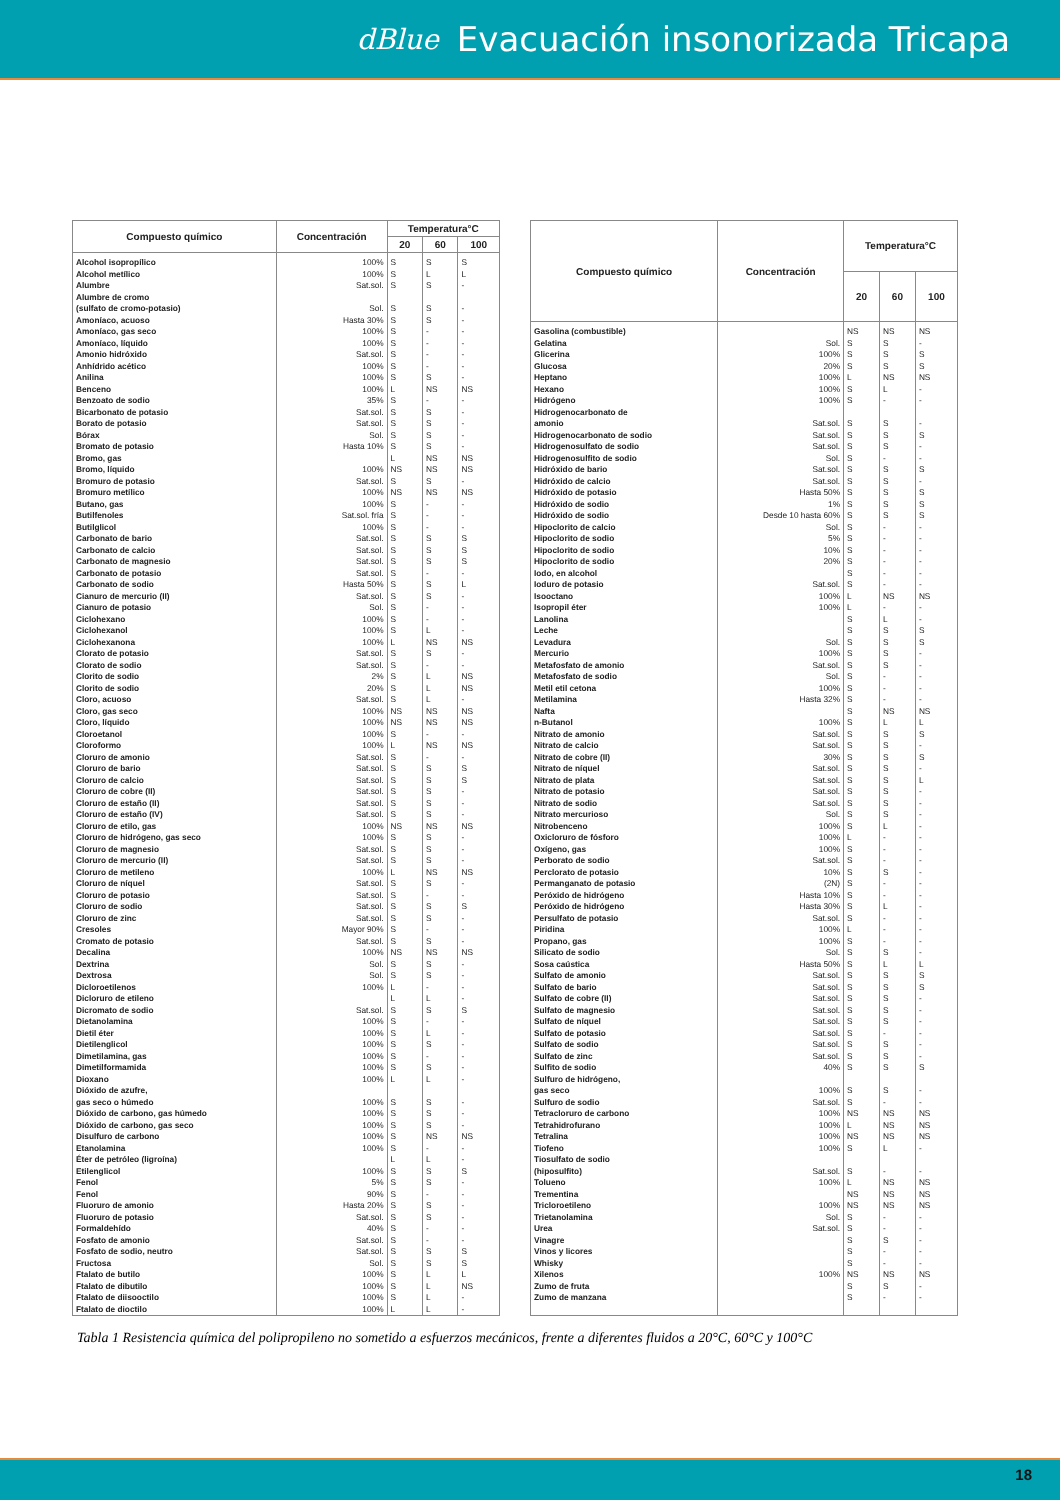dBlue Evacuación insonorizada Tricapa
| Compuesto químico | Concentración | Temperatura°C | | |
| --- | --- | --- | --- | --- |
| | | 20 | 60 | 100 |
| Alcohol isopropílico | 100% | S | S | S |
| Alcohol metílico | 100% | S | L | L |
| Alumbre | Sat.sol. | S | S | - |
| Alumbre de cromo | | | | |
| (sulfato de cromo-potasio) | Sol. | S | S | - |
| Amoníaco, acuoso | Hasta 30% | S | S | - |
| Amoníaco, gas seco | 100% | S | - | - |
| Amoníaco, líquido | 100% | S | - | - |
| Amonio hidróxido | Sat.sol. | S | - | - |
| Anhídrido acético | 100% | S | - | - |
| Anilina | 100% | S | S | - |
| Benceno | 100% | L | NS | NS |
| Benzoato de sodio | 35% | S | - | - |
| Bicarbonato de potasio | Sat.sol. | S | S | - |
| Borato de potasio | Sat.sol. | S | S | - |
| Bórax | Sol. | S | S | - |
| Bromato de potasio | Hasta 10% | S | S | - |
| Bromo, gas | | L | NS | NS |
| Bromo, líquido | 100% | NS | NS | NS |
| Bromuro de potasio | Sat.sol. | S | S | - |
| Bromuro metílico | 100% | NS | NS | NS |
| Butano, gas | 100% | S | - | - |
| Butilfenoles | Sat.sol. fría | S | - | - |
| Butilglicol | 100% | S | - | - |
| Carbonato de bario | Sat.sol. | S | S | S |
| Carbonato de calcio | Sat.sol. | S | S | S |
| Carbonato de magnesio | Sat.sol. | S | S | S |
| Carbonato de potasio | Sat.sol. | S | - | - |
| Carbonato de sodio | Hasta 50% | S | S | L |
| Cianuro de mercurio (II) | Sat.sol. | S | S | - |
| Cianuro de potasio | Sol. | S | - | - |
| Ciclohexano | 100% | S | - | - |
| Ciclohexanol | 100% | S | L | - |
| Ciclohexanona | 100% | L | NS | NS |
| Clorato de potasio | Sat.sol. | S | S | - |
| Clorato de sodio | Sat.sol. | S | - | - |
| Clorito de sodio | 2% | S | L | NS |
| Clorito de sodio | 20% | S | L | NS |
| Cloro, acuoso | Sat.sol. | S | L | - |
| Cloro, gas seco | 100% | NS | NS | NS |
| Cloro, líquido | 100% | NS | NS | NS |
| Cloroetanol | 100% | S | - | - |
| Cloroformo | 100% | L | NS | NS |
| Cloruro de amonio | Sat.sol. | S | - | - |
| Cloruro de bario | Sat.sol. | S | S | S |
| Cloruro de calcio | Sat.sol. | S | S | S |
| Cloruro de cobre (II) | Sat.sol. | S | S | - |
| Cloruro de estaño (II) | Sat.sol. | S | S | - |
| Cloruro de estaño (IV) | Sat.sol. | S | S | - |
| Cloruro de etilo, gas | 100% | NS | NS | NS |
| Cloruro de hidrógeno, gas seco | 100% | S | S | - |
| Cloruro de magnesio | Sat.sol. | S | S | - |
| Cloruro de mercurio (II) | Sat.sol. | S | S | - |
| Cloruro de metileno | 100% | L | NS | NS |
| Cloruro de níquel | Sat.sol. | S | S | - |
| Cloruro de potasio | Sat.sol. | S | - | - |
| Cloruro de sodio | Sat.sol. | S | S | S |
| Cloruro de zinc | Sat.sol. | S | S | - |
| Cresoles | Mayor 90% | S | - | - |
| Cromato de potasio | Sat.sol. | S | S | - |
| Decalina | 100% | NS | NS | NS |
| Dextrina | Sol. | S | S | - |
| Dextrosa | Sol. | S | S | - |
| Dicloroetilenos | 100% | L | - | - |
| Dicloruro de etileno | | L | L | - |
| Dicromato de sodio | Sat.sol. | S | S | S |
| Dietanolamina | 100% | S | - | - |
| Dietil éter | 100% | S | L | - |
| Dietilenglicol | 100% | S | S | - |
| Dimetilamina, gas | 100% | S | - | - |
| Dimetilformamida | 100% | S | S | - |
| Dioxano | 100% | L | L | - |
| Dióxido de azufre, | | | | |
| gas seco o húmedo | 100% | S | S | - |
| Dióxido de carbono, gas húmedo | 100% | S | S | - |
| Dióxido de carbono, gas seco | 100% | S | S | - |
| Disulfuro de carbono | 100% | S | NS | NS |
| Etanolamina | 100% | S | - | - |
| Éter de petróleo (ligroína) | | L | L | - |
| Etilenglicol | 100% | S | S | S |
| Fenol | 5% | S | S | - |
| Fenol | 90% | S | - | - |
| Fluoruro de amonio | Hasta 20% | S | S | - |
| Fluoruro de potasio | Sat.sol. | S | S | - |
| Formaldehído | 40% | S | - | - |
| Fosfato de amonio | Sat.sol. | S | - | - |
| Fosfato de sodio, neutro | Sat.sol. | S | S | S |
| Fructosa | Sol. | S | S | S |
| Ftalato de butilo | 100% | S | L | L |
| Ftalato de dibutilo | 100% | S | L | NS |
| Ftalato de diisooctilo | 100% | S | L | - |
| Ftalato de dioctilo | 100% | L | L | - |
| Compuesto químico | Concentración | Temperatura°C | | |
| --- | --- | --- | --- | --- |
| | | 20 | 60 | 100 |
| Gasolina (combustible) | | NS | NS | NS |
| Gelatina | Sol. | S | S | - |
| Glicerina | 100% | S | S | S |
| Glucosa | 20% | S | S | S |
| Heptano | 100% | L | NS | NS |
| Hexano | 100% | S | L | - |
| Hidrógeno | 100% | S | - | - |
| Hidrogenocarbonato de | | | | |
| amonio | Sat.sol. | S | S | - |
| Hidrogenocarbonato de sodio | Sat.sol. | S | S | S |
| Hidrogenosulfato de sodio | Sat.sol. | S | S | - |
| Hidrogenosulfito de sodio | Sol. | S | - | - |
| Hidróxido de bario | Sat.sol. | S | S | S |
| Hidróxido de calcio | Sat.sol. | S | S | - |
| Hidróxido de potasio | Hasta 50% | S | S | S |
| Hidróxido de sodio | 1% | S | S | S |
| Hidróxido de sodio | Desde 10 hasta 60% | S | S | S |
| Hipoclorito de calcio | Sol. | S | - | - |
| Hipoclorito de sodio | 5% | S | - | - |
| Hipoclorito de sodio | 10% | S | - | - |
| Hipoclorito de sodio | 20% | S | - | - |
| Iodo, en alcohol | | S | - | - |
| Ioduro de potasio | Sat.sol. | S | - | - |
| Isooctano | 100% | L | NS | NS |
| Isopropil éter | 100% | L | - | - |
| Lanolina | | S | L | - |
| Leche | | S | S | S |
| Levadura | Sol. | S | S | S |
| Mercurio | 100% | S | S | - |
| Metafosfato de amonio | Sat.sol. | S | S | - |
| Metafosfato de sodio | Sol. | S | - | - |
| Metil etil cetona | 100% | S | - | - |
| Metilamina | Hasta 32% | S | - | - |
| Nafta | | S | NS | NS |
| n-Butanol | 100% | S | L | L |
| Nitrato de amonio | Sat.sol. | S | S | S |
| Nitrato de calcio | Sat.sol. | S | S | - |
| Nitrato de cobre (II) | 30% | S | S | S |
| Nitrato de níquel | Sat.sol. | S | S | - |
| Nitrato de plata | Sat.sol. | S | S | L |
| Nitrato de potasio | Sat.sol. | S | S | - |
| Nitrato de sodio | Sat.sol. | S | S | - |
| Nitrato mercurioso | Sol. | S | S | - |
| Nitrobenceno | 100% | S | L | - |
| Oxicloruro de fósforo | 100% | L | - | - |
| Oxígeno, gas | 100% | S | - | - |
| Perborato de sodio | Sat.sol. | S | - | - |
| Perclorato de potasio | 10% | S | S | - |
| Permanganato de potasio | (2N) | S | - | - |
| Peróxido de hidrógeno | Hasta 10% | S | - | - |
| Peróxido de hidrógeno | Hasta 30% | S | L | - |
| Persulfato de potasio | Sat.sol. | S | - | - |
| Piridina | 100% | L | - | - |
| Propano, gas | 100% | S | - | - |
| Silicato de sodio | Sol. | S | S | - |
| Sosa caústica | Hasta 50% | S | L | L |
| Sulfato de amonio | Sat.sol. | S | S | S |
| Sulfato de bario | Sat.sol. | S | S | S |
| Sulfato de cobre (II) | Sat.sol. | S | S | - |
| Sulfato de magnesio | Sat.sol. | S | S | - |
| Sulfato de níquel | Sat.sol. | S | S | - |
| Sulfato de potasio | Sat.sol. | S | - | - |
| Sulfato de sodio | Sat.sol. | S | S | - |
| Sulfato de zinc | Sat.sol. | S | S | - |
| Sulfito de sodio | 40% | S | S | S |
| Sulfuro de hidrógeno, | | | | |
| gas seco | 100% | S | S | - |
| Sulfuro de sodio | Sat.sol. | S | - | - |
| Tetracloruro de carbono | 100% | NS | NS | NS |
| Tetrahidrofurano | 100% | L | NS | NS |
| Tetralina | 100% | NS | NS | NS |
| Tiofeno | 100% | S | L | - |
| Tiosulfato de sodio | | | | |
| (hiposulfito) | Sat.sol. | S | - | - |
| Tolueno | 100% | L | NS | NS |
| Trementina | | NS | NS | NS |
| Tricloroetileno | 100% | NS | NS | NS |
| Trietanolamina | Sol. | S | - | - |
| Urea | Sat.sol. | S | - | - |
| Vinagre | | S | S | - |
| Vinos y licores | | S | - | - |
| Whisky | | S | - | - |
| Xilenos | 100% | NS | NS | NS |
| Zumo de fruta | | S | S | - |
| Zumo de manzana | | S | - | - |
Tabla 1 Resistencia química del polipropileno no sometido a esfuerzos mecánicos, frente a diferentes fluidos a 20°C, 60°C y 100°C
18